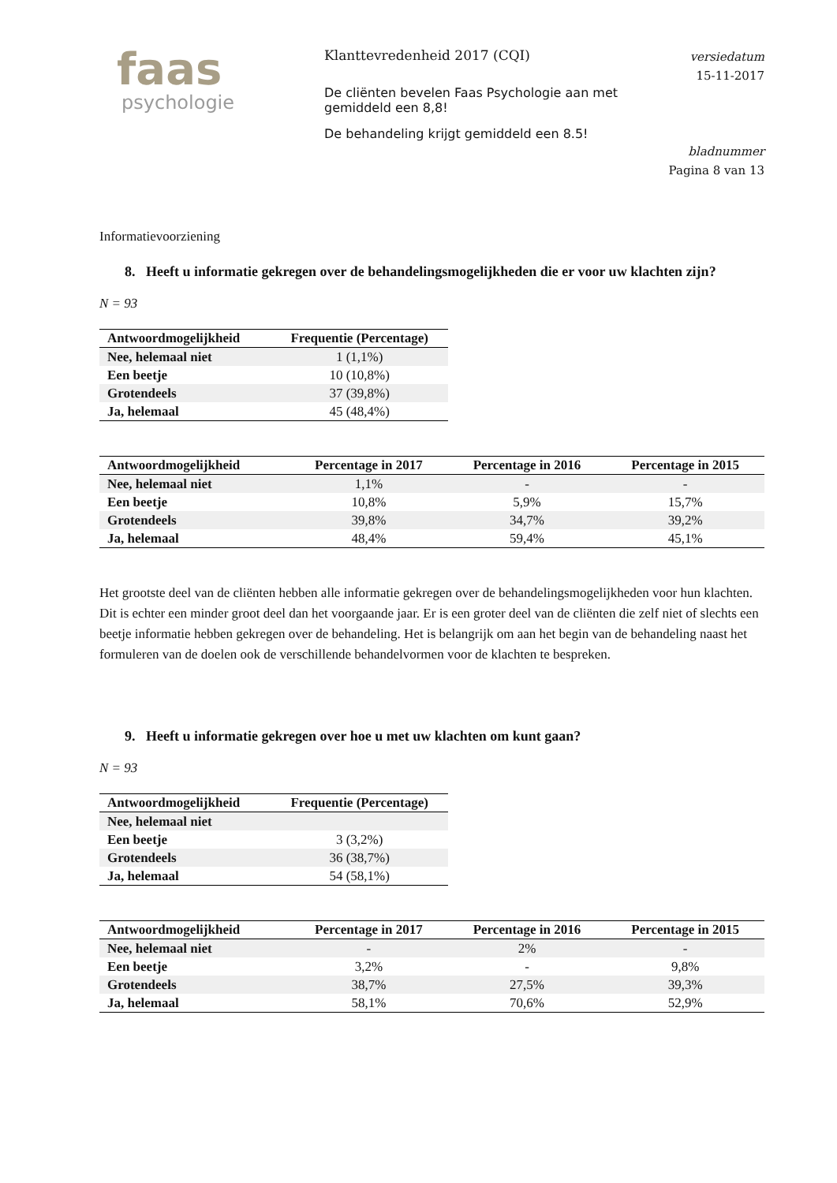faas
psychologie
Klanttevredenheid 2017 (CQI)
De cliënten bevelen Faas Psychologie aan met gemiddeld een 8,8!
De behandeling krijgt gemiddeld een 8.5!
versiedatum
15-11-2017
bladnummer
Pagina 8 van 13
Informatievoorziening
8. Heeft u informatie gekregen over de behandelingsmogelijkheden die er voor uw klachten zijn?
N = 93
| Antwoordmogelijkheid | Frequentie (Percentage) |
| --- | --- |
| Nee, helemaal niet | 1 (1,1%) |
| Een beetje | 10 (10,8%) |
| Grotendeels | 37 (39,8%) |
| Ja, helemaal | 45 (48,4%) |
| Antwoordmogelijkheid | Percentage in 2017 | Percentage in 2016 | Percentage in 2015 |
| --- | --- | --- | --- |
| Nee, helemaal niet | 1,1% | - | - |
| Een beetje | 10,8% | 5,9% | 15,7% |
| Grotendeels | 39,8% | 34,7% | 39,2% |
| Ja, helemaal | 48,4% | 59,4% | 45,1% |
Het grootste deel van de cliënten hebben alle informatie gekregen over de behandelingsmogelijkheden voor hun klachten. Dit is echter een minder groot deel dan het voorgaande jaar. Er is een groter deel van de cliënten die zelf niet of slechts een beetje informatie hebben gekregen over de behandeling. Het is belangrijk om aan het begin van de behandeling naast het formuleren van de doelen ook de verschillende behandelvormen voor de klachten te bespreken.
9. Heeft u informatie gekregen over hoe u met uw klachten om kunt gaan?
N = 93
| Antwoordmogelijkheid | Frequentie (Percentage) |
| --- | --- |
| Nee, helemaal niet | |
| Een beetje | 3 (3,2%) |
| Grotendeels | 36 (38,7%) |
| Ja, helemaal | 54 (58,1%) |
| Antwoordmogelijkheid | Percentage in 2017 | Percentage in 2016 | Percentage in 2015 |
| --- | --- | --- | --- |
| Nee, helemaal niet | - | 2% | - |
| Een beetje | 3,2% | - | 9,8% |
| Grotendeels | 38,7% | 27,5% | 39,3% |
| Ja, helemaal | 58,1% | 70,6% | 52,9% |